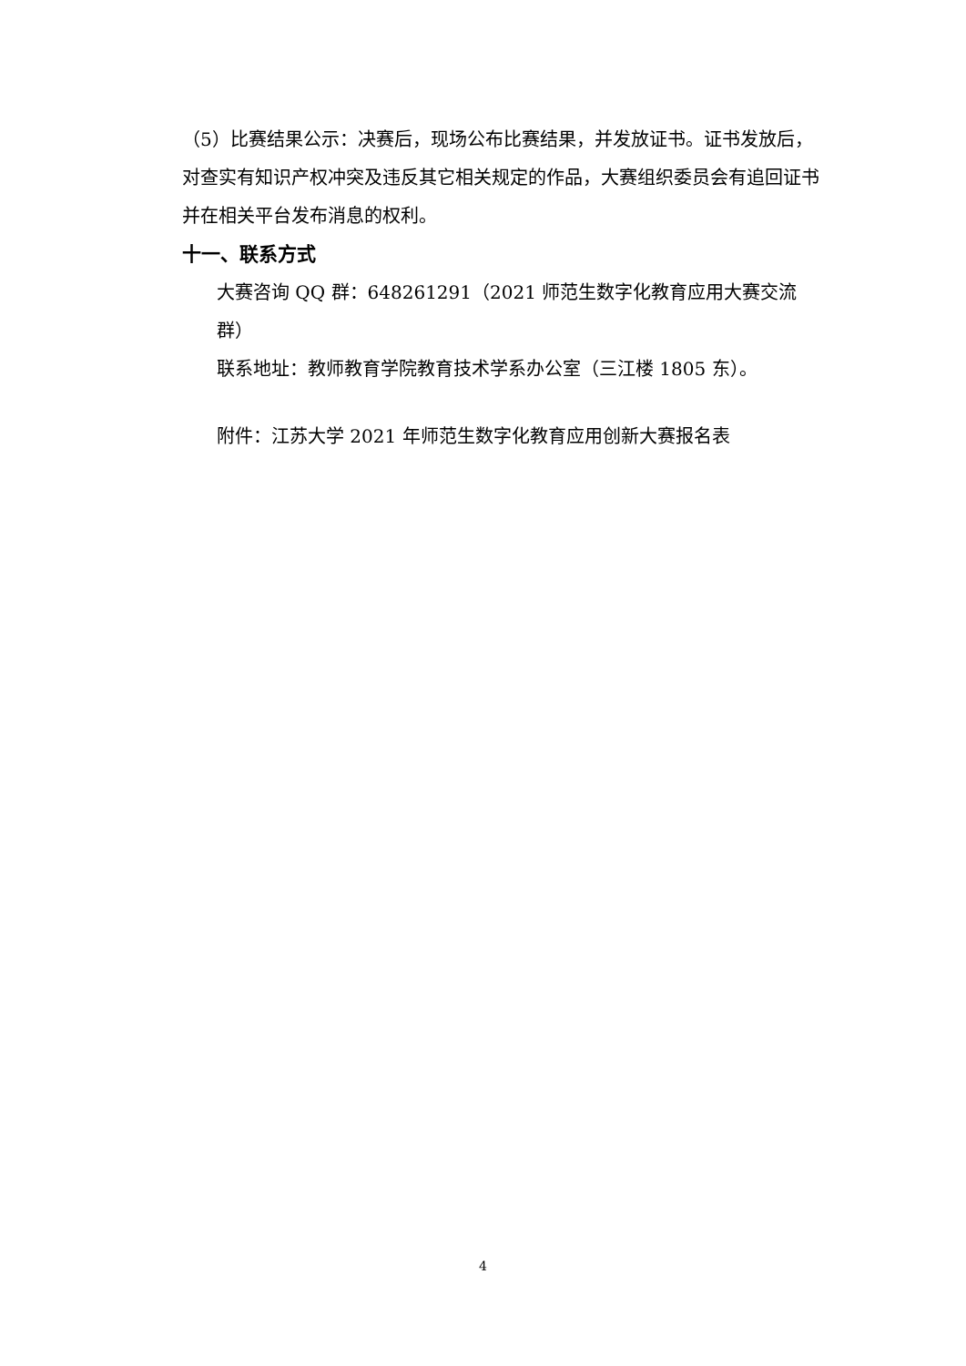（5）比赛结果公示：决赛后，现场公布比赛结果，并发放证书。证书发放后，对查实有知识产权冲突及违反其它相关规定的作品，大赛组织委员会有追回证书并在相关平台发布消息的权利。
十一、联系方式
大赛咨询 QQ 群：648261291（2021 师范生数字化教育应用大赛交流群）
联系地址：教师教育学院教育技术学系办公室（三江楼 1805 东）。
附件：江苏大学 2021 年师范生数字化教育应用创新大赛报名表
4